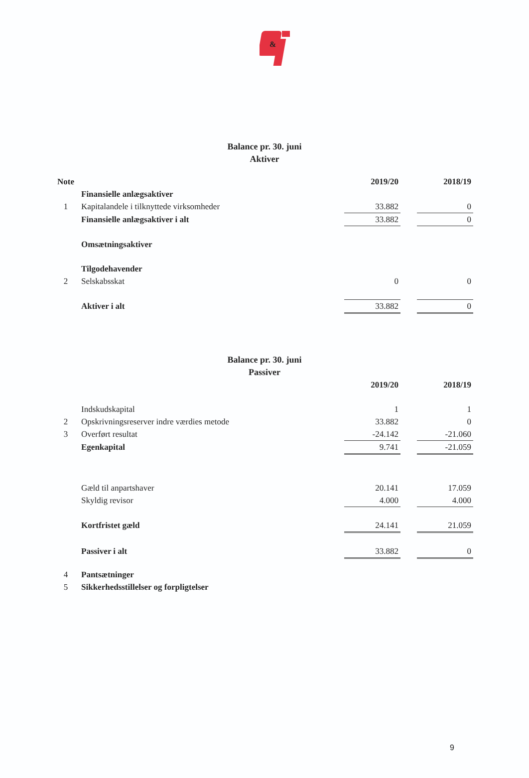&
Balance pr. 30. juni
Aktiver
| Note | | 2019/20 | | 2018/19 |
| | Finansielle anlægsaktiver | | | |
| 1 | Kapitalandele i tilknyttede virksomheder | 33.882 | | 0 |
| | Finansielle anlægsaktiver i alt | 33.882 | | 0 |
| | Omsætningsaktiver | | | |
| | Tilgodehavender | | | |
| 2 | Selskabsskat | 0 | | 0 |
| | Aktiver i alt | 33.882 | | 0 |
Balance pr. 30. juni
Passiver
| | | 2019/20 | | 2018/19 |
| | Indskudskapital | 1 | | 1 |
| 2 | Opskrivningsreserver indre værdies metode | 33.882 | | 0 |
| 3 | Overført resultat | -24.142 | | -21.060 |
| | Egenkapital | 9.741 | | -21.059 |
| | Gæld til anpartshaver | 20.141 | | 17.059 |
| | Skyldig revisor | 4.000 | | 4.000 |
| | Kortfristet gæld | 24.141 | | 21.059 |
| | Passiver i alt | 33.882 | | 0 |
| 4 | Pantsætninger | | | |
| 5 | Sikkerhedsstillelser og forpligtelser | | | |
9